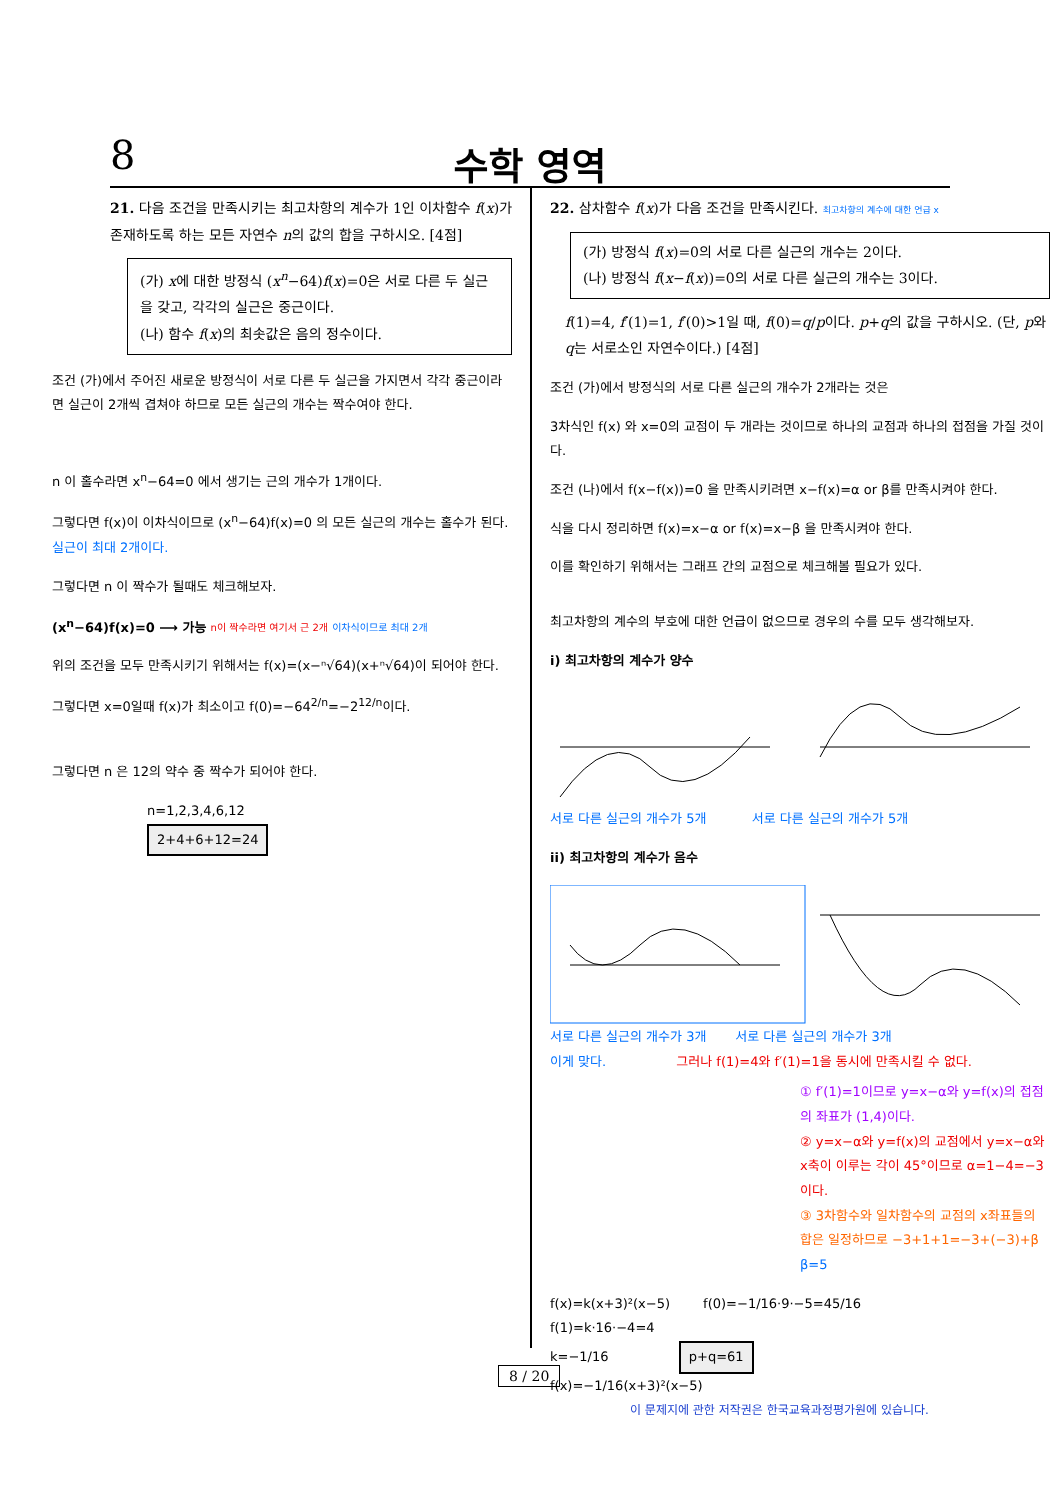8
수학 영역
21. 다음 조건을 만족시키는 최고차항의 계수가 1인 이차함수 f(x)가 존재하도록 하는 모든 자연수 n의 값의 합을 구하시오. [4점]
(가) x에 대한 방정식 (x<sup>n</sup>−64)f(x)=0은 서로 다른 두 실근을 갖고, 각각의 실근은 중근이다.
(나) 함수 f(x)의 최솟값은 음의 정수이다.
조건 (가)에서 주어진 새로운 방정식이 서로 다른 두 실근을 가지면서 각각 중근이라면 실근이 2개씩 겹쳐야 하므로 모든 실근의 개수는 짝수여야 한다.
n 이 홀수라면 x<sup>n</sup>−64=0 에서 생기는 근의 개수가 1개이다.
그렇다면 f(x)이 이차식이므로 (x<sup>n</sup>−64)f(x)=0 의 모든 실근의 개수는 홀수가 된다. 실근이 최대 2개이다.
그렇다면 n 이 짝수가 될때도 체크해보자.
(x<sup>n</sup>−64)f(x)=0 ⟶ 가능 n이 짝수라면 여기서 근 2개 이차식이므로 최대 2개
위의 조건을 모두 만족시키기 위해서는 f(x)=(x−ⁿ√64)(x+ⁿ√64)이 되어야 한다.
그렇다면 x=0일때 f(x)가 최소이고 f(0)=−64<sup>2/n</sup>=−2<sup>12/n</sup>이다.
그렇다면 n 은 12의 약수 중 짝수가 되어야 한다.
n=1,2,3,4,6,12
2+4+6+12=24
22. 삼차함수 f(x)가 다음 조건을 만족시킨다. 최고차항의 계수에 대한 언급 x
(가) 방정식 f(x)=0의 서로 다른 실근의 개수는 2이다.
(나) 방정식 f(x−f(x))=0의 서로 다른 실근의 개수는 3이다.
f(1)=4, f′(1)=1, f′(0)>1일 때, f(0)=q/p이다. p+q의 값을 구하시오. (단, p와 q는 서로소인 자연수이다.) [4점]
조건 (가)에서 방정식의 서로 다른 실근의 개수가 2개라는 것은
3차식인 f(x) 와 x=0의 교점이 두 개라는 것이므로 하나의 교점과 하나의 접점을 가질 것이다.
조건 (나)에서 f(x−f(x))=0 을 만족시키려면 x−f(x)=α or β를 만족시켜야 한다.
식을 다시 정리하면 f(x)=x−α or f(x)=x−β 을 만족시켜야 한다.
이를 확인하기 위해서는 그래프 간의 교점으로 체크해볼 필요가 있다.
최고차항의 계수의 부호에 대한 언급이 없으므로 경우의 수를 모두 생각해보자.
i) 최고차항의 계수가 양수
서로 다른 실근의 개수가 5개 서로 다른 실근의 개수가 5개
ii) 최고차항의 계수가 음수
서로 다른 실근의 개수가 3개 서로 다른 실근의 개수가 3개
이게 맞다. 그러나 f(1)=4와 f′(1)=1을 동시에 만족시킬 수 없다.
① f′(1)=1이므로 y=x−α와 y=f(x)의 접점의 좌표가 (1,4)이다.
② y=x−α와 y=f(x)의 교점에서 y=x−α와 x축이 이루는 각이 45°이므로 α=1−4=−3이다.
③ 3차함수와 일차함수의 교점의 x좌표들의 합은 일정하므로 −3+1+1=−3+(−3)+β β=5
f(x)=k(x+3)²(x−5) f(0)=−1/16·9·−5=45/16
f(1)=k·16·−4=4
k=−1/16 p+q=61
f(x)=−1/16(x+3)²(x−5)
8 / 20
이 문제지에 관한 저작권은 한국교육과정평가원에 있습니다.